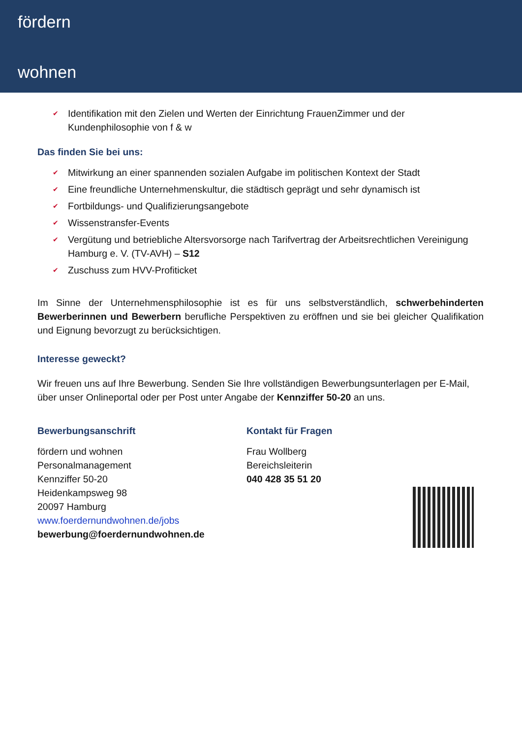fördern
wohnen
✔ Identifikation mit den Zielen und Werten der Einrichtung FrauenZimmer und der Kundenphilosophie von f & w
Das finden Sie bei uns:
✔ Mitwirkung an einer spannenden sozialen Aufgabe im politischen Kontext der Stadt
✔ Eine freundliche Unternehmenskultur, die städtisch geprägt und sehr dynamisch ist
✔ Fortbildungs- und Qualifizierungsangebote
✔ Wissenstransfer-Events
✔ Vergütung und betriebliche Altersvorsorge nach Tarifvertrag der Arbeitsrechtlichen Vereinigung Hamburg e. V. (TV-AVH) – S12
✔ Zuschuss zum HVV-Profiticket
Im Sinne der Unternehmensphilosophie ist es für uns selbstverständlich, schwerbehinderten Bewerberinnen und Bewerbern berufliche Perspektiven zu eröffnen und sie bei gleicher Qualifikation und Eignung bevorzugt zu berücksichtigen.
Interesse geweckt?
Wir freuen uns auf Ihre Bewerbung. Senden Sie Ihre vollständigen Bewerbungsunterlagen per E-Mail, über unser Onlineportal oder per Post unter Angabe der Kennziffer 50-20 an uns.
Bewerbungsanschrift
fördern und wohnen
Personalmanagement
Kennziffer 50-20
Heidenkampsweg 98
20097 Hamburg
www.foerdernundwohnen.de/jobs
bewerbung@foerdernundwohnen.de
Kontakt für Fragen
Frau Wollberg
Bereichsleiterin
040 428 35 51 20